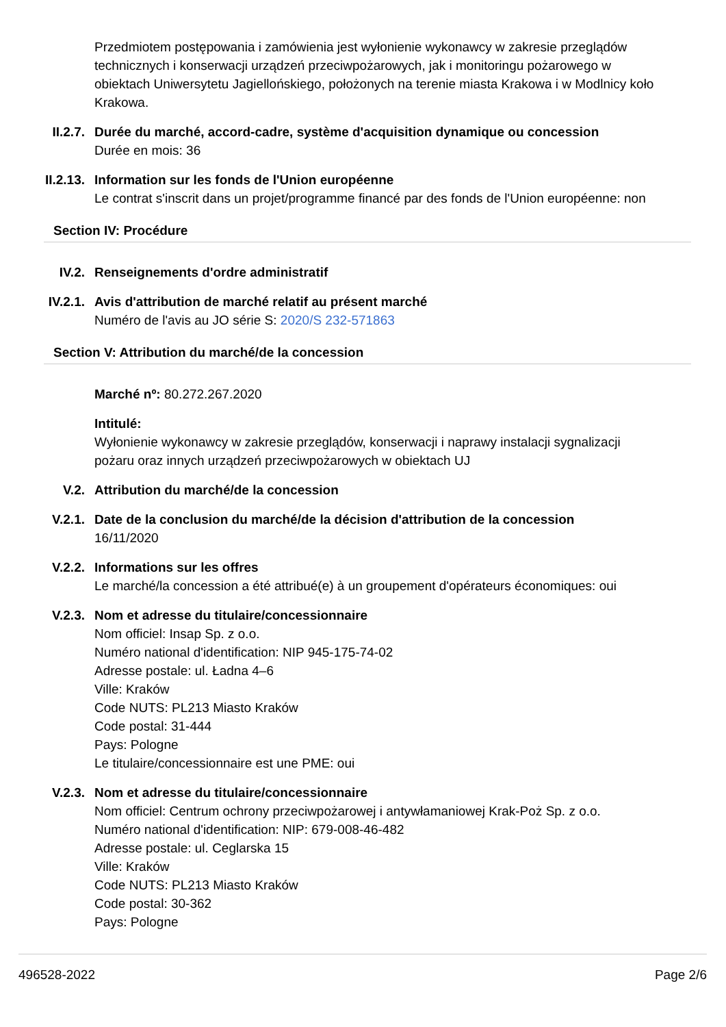Przedmiotem postępowania i zamówienia jest wyłonienie wykonawcy w zakresie przeglądów technicznych i konserwacji urządzeń przeciwpożarowych, jak i monitoringu pożarowego w obiektach Uniwersytetu Jagiellońskiego, położonych na terenie miasta Krakowa i w Modlnicy koło Krakowa.
II.2.7. Durée du marché, accord-cadre, système d'acquisition dynamique ou concession
Durée en mois: 36
II.2.13. Information sur les fonds de l'Union européenne
Le contrat s'inscrit dans un projet/programme financé par des fonds de l'Union européenne: non
Section IV: Procédure
IV.2. Renseignements d'ordre administratif
IV.2.1. Avis d'attribution de marché relatif au présent marché
Numéro de l'avis au JO série S: 2020/S 232-571863
Section V: Attribution du marché/de la concession
Marché nº: 80.272.267.2020
Intitulé:
Wyłonienie wykonawcy w zakresie przeglądów, konserwacji i naprawy instalacji sygnalizacji pożaru oraz innych urządzeń przeciwpożarowych w obiektach UJ
V.2. Attribution du marché/de la concession
V.2.1. Date de la conclusion du marché/de la décision d'attribution de la concession
16/11/2020
V.2.2. Informations sur les offres
Le marché/la concession a été attribué(e) à un groupement d'opérateurs économiques: oui
V.2.3. Nom et adresse du titulaire/concessionnaire
Nom officiel: Insap Sp. z o.o.
Numéro national d'identification: NIP 945-175-74-02
Adresse postale: ul. Ładna 4–6
Ville: Kraków
Code NUTS: PL213 Miasto Kraków
Code postal: 31-444
Pays: Pologne
Le titulaire/concessionnaire est une PME: oui
V.2.3. Nom et adresse du titulaire/concessionnaire
Nom officiel: Centrum ochrony przeciwpożarowej i antywłamaniowej Krak-Poż Sp. z o.o.
Numéro national d'identification: NIP: 679-008-46-482
Adresse postale: ul. Ceglarska 15
Ville: Kraków
Code NUTS: PL213 Miasto Kraków
Code postal: 30-362
Pays: Pologne
496528-2022 Page 2/6